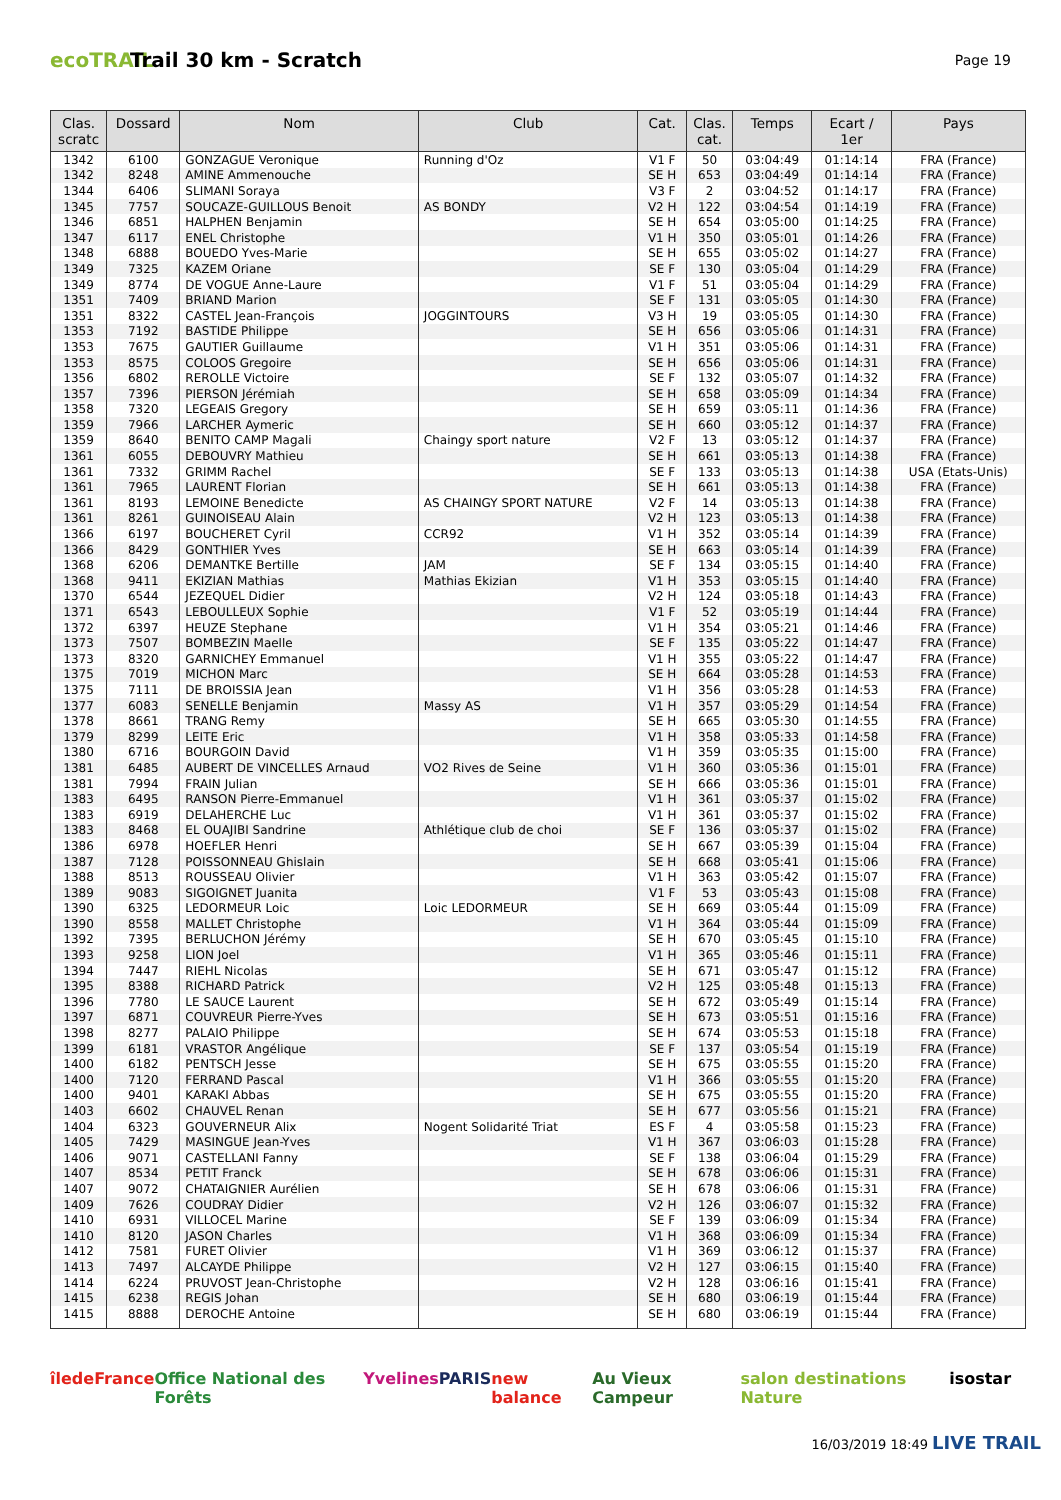ecoTRAIL
Trail 30 km - Scratch
Page 19
| Clas. scratc | Dossard | Nom | Club | Cat. | Clas. cat. | Temps | Ecart / 1er | Pays |
| --- | --- | --- | --- | --- | --- | --- | --- | --- |
| 1342 | 6100 | GONZAGUE Veronique | Running d'Oz | V1 F | 50 | 03:04:49 | 01:14:14 | FRA (France) |
| 1342 | 8248 | AMINE Ammenouche | | SE H | 653 | 03:04:49 | 01:14:14 | FRA (France) |
| 1344 | 6406 | SLIMANI Soraya | | V3 F | 2 | 03:04:52 | 01:14:17 | FRA (France) |
| 1345 | 7757 | SOUCAZE-GUILLOUS Benoit | AS BONDY | V2 H | 122 | 03:04:54 | 01:14:19 | FRA (France) |
| 1346 | 6851 | HALPHEN Benjamin | | SE H | 654 | 03:05:00 | 01:14:25 | FRA (France) |
| 1347 | 6117 | ENEL Christophe | | V1 H | 350 | 03:05:01 | 01:14:26 | FRA (France) |
| 1348 | 6888 | BOUEDO Yves-Marie | | SE H | 655 | 03:05:02 | 01:14:27 | FRA (France) |
| 1349 | 7325 | KAZEM Oriane | | SE F | 130 | 03:05:04 | 01:14:29 | FRA (France) |
| 1349 | 8774 | DE VOGUE Anne-Laure | | V1 F | 51 | 03:05:04 | 01:14:29 | FRA (France) |
| 1351 | 7409 | BRIAND Marion | | SE F | 131 | 03:05:05 | 01:14:30 | FRA (France) |
| 1351 | 8322 | CASTEL Jean-François | JOGGINTOURS | V3 H | 19 | 03:05:05 | 01:14:30 | FRA (France) |
| 1353 | 7192 | BASTIDE Philippe | | SE H | 656 | 03:05:06 | 01:14:31 | FRA (France) |
| 1353 | 7675 | GAUTIER Guillaume | | V1 H | 351 | 03:05:06 | 01:14:31 | FRA (France) |
| 1353 | 8575 | COLOOS Gregoire | | SE H | 656 | 03:05:06 | 01:14:31 | FRA (France) |
| 1356 | 6802 | REROLLE Victoire | | SE F | 132 | 03:05:07 | 01:14:32 | FRA (France) |
| 1357 | 7396 | PIERSON Jérémiah | | SE H | 658 | 03:05:09 | 01:14:34 | FRA (France) |
| 1358 | 7320 | LEGEAIS Gregory | | SE H | 659 | 03:05:11 | 01:14:36 | FRA (France) |
| 1359 | 7966 | LARCHER Aymeric | | SE H | 660 | 03:05:12 | 01:14:37 | FRA (France) |
| 1359 | 8640 | BENITO CAMP Magali | Chaingy sport nature | V2 F | 13 | 03:05:12 | 01:14:37 | FRA (France) |
| 1361 | 6055 | DEBOUVRY Mathieu | | SE H | 661 | 03:05:13 | 01:14:38 | FRA (France) |
| 1361 | 7332 | GRIMM Rachel | | SE F | 133 | 03:05:13 | 01:14:38 | USA (Etats-Unis) |
| 1361 | 7965 | LAURENT Florian | | SE H | 661 | 03:05:13 | 01:14:38 | FRA (France) |
| 1361 | 8193 | LEMOINE Benedicte | AS CHAINGY SPORT NATURE | V2 F | 14 | 03:05:13 | 01:14:38 | FRA (France) |
| 1361 | 8261 | GUINOISEAU Alain | | V2 H | 123 | 03:05:13 | 01:14:38 | FRA (France) |
| 1366 | 6197 | BOUCHERET Cyril | CCR92 | V1 H | 352 | 03:05:14 | 01:14:39 | FRA (France) |
| 1366 | 8429 | GONTHIER Yves | | SE H | 663 | 03:05:14 | 01:14:39 | FRA (France) |
| 1368 | 6206 | DEMANTKE Bertille | JAM | SE F | 134 | 03:05:15 | 01:14:40 | FRA (France) |
| 1368 | 9411 | EKIZIAN Mathias | Mathias Ekizian | V1 H | 353 | 03:05:15 | 01:14:40 | FRA (France) |
| 1370 | 6544 | JEZEQUEL Didier | | V2 H | 124 | 03:05:18 | 01:14:43 | FRA (France) |
| 1371 | 6543 | LEBOULLEUX Sophie | | V1 F | 52 | 03:05:19 | 01:14:44 | FRA (France) |
| 1372 | 6397 | HEUZE Stephane | | V1 H | 354 | 03:05:21 | 01:14:46 | FRA (France) |
| 1373 | 7507 | BOMBEZIN Maelle | | SE F | 135 | 03:05:22 | 01:14:47 | FRA (France) |
| 1373 | 8320 | GARNICHEY Emmanuel | | V1 H | 355 | 03:05:22 | 01:14:47 | FRA (France) |
| 1375 | 7019 | MICHON Marc | | SE H | 664 | 03:05:28 | 01:14:53 | FRA (France) |
| 1375 | 7111 | DE BROISSIA Jean | | V1 H | 356 | 03:05:28 | 01:14:53 | FRA (France) |
| 1377 | 6083 | SENELLE Benjamin | Massy AS | V1 H | 357 | 03:05:29 | 01:14:54 | FRA (France) |
| 1378 | 8661 | TRANG Remy | | SE H | 665 | 03:05:30 | 01:14:55 | FRA (France) |
| 1379 | 8299 | LEITE Eric | | V1 H | 358 | 03:05:33 | 01:14:58 | FRA (France) |
| 1380 | 6716 | BOURGOIN David | | V1 H | 359 | 03:05:35 | 01:15:00 | FRA (France) |
| 1381 | 6485 | AUBERT DE VINCELLES Arnaud | VO2 Rives de Seine | V1 H | 360 | 03:05:36 | 01:15:01 | FRA (France) |
| 1381 | 7994 | FRAIN Julian | | SE H | 666 | 03:05:36 | 01:15:01 | FRA (France) |
| 1383 | 6495 | RANSON Pierre-Emmanuel | | V1 H | 361 | 03:05:37 | 01:15:02 | FRA (France) |
| 1383 | 6919 | DELAHERCHE Luc | | V1 H | 361 | 03:05:37 | 01:15:02 | FRA (France) |
| 1383 | 8468 | EL OUAJIBI Sandrine | Athlétique club de choi | SE F | 136 | 03:05:37 | 01:15:02 | FRA (France) |
| 1386 | 6978 | HOEFLER Henri | | SE H | 667 | 03:05:39 | 01:15:04 | FRA (France) |
| 1387 | 7128 | POISSONNEAU Ghislain | | SE H | 668 | 03:05:41 | 01:15:06 | FRA (France) |
| 1388 | 8513 | ROUSSEAU Olivier | | V1 H | 363 | 03:05:42 | 01:15:07 | FRA (France) |
| 1389 | 9083 | SIGOIGNET Juanita | | V1 F | 53 | 03:05:43 | 01:15:08 | FRA (France) |
| 1390 | 6325 | LEDORMEUR Loic | Loic LEDORMEUR | SE H | 669 | 03:05:44 | 01:15:09 | FRA (France) |
| 1390 | 8558 | MALLET Christophe | | V1 H | 364 | 03:05:44 | 01:15:09 | FRA (France) |
| 1392 | 7395 | BERLUCHON Jérémy | | SE H | 670 | 03:05:45 | 01:15:10 | FRA (France) |
| 1393 | 9258 | LION Joel | | V1 H | 365 | 03:05:46 | 01:15:11 | FRA (France) |
| 1394 | 7447 | RIEHL Nicolas | | SE H | 671 | 03:05:47 | 01:15:12 | FRA (France) |
| 1395 | 8388 | RICHARD Patrick | | V2 H | 125 | 03:05:48 | 01:15:13 | FRA (France) |
| 1396 | 7780 | LE SAUCE Laurent | | SE H | 672 | 03:05:49 | 01:15:14 | FRA (France) |
| 1397 | 6871 | COUVREUR Pierre-Yves | | SE H | 673 | 03:05:51 | 01:15:16 | FRA (France) |
| 1398 | 8277 | PALAIO Philippe | | SE H | 674 | 03:05:53 | 01:15:18 | FRA (France) |
| 1399 | 6181 | VRASTOR Angélique | | SE F | 137 | 03:05:54 | 01:15:19 | FRA (France) |
| 1400 | 6182 | PENTSCH Jesse | | SE H | 675 | 03:05:55 | 01:15:20 | FRA (France) |
| 1400 | 7120 | FERRAND Pascal | | V1 H | 366 | 03:05:55 | 01:15:20 | FRA (France) |
| 1400 | 9401 | KARAKI Abbas | | SE H | 675 | 03:05:55 | 01:15:20 | FRA (France) |
| 1403 | 6602 | CHAUVEL Renan | | SE H | 677 | 03:05:56 | 01:15:21 | FRA (France) |
| 1404 | 6323 | GOUVERNEUR Alix | Nogent Solidarité Triat | ES F | 4 | 03:05:58 | 01:15:23 | FRA (France) |
| 1405 | 7429 | MASINGUE Jean-Yves | | V1 H | 367 | 03:06:03 | 01:15:28 | FRA (France) |
| 1406 | 9071 | CASTELLANI Fanny | | SE F | 138 | 03:06:04 | 01:15:29 | FRA (France) |
| 1407 | 8534 | PETIT Franck | | SE H | 678 | 03:06:06 | 01:15:31 | FRA (France) |
| 1407 | 9072 | CHATAIGNIER Aurélien | | SE H | 678 | 03:06:06 | 01:15:31 | FRA (France) |
| 1409 | 7626 | COUDRAY Didier | | V2 H | 126 | 03:06:07 | 01:15:32 | FRA (France) |
| 1410 | 6931 | VILLOCEL Marine | | SE F | 139 | 03:06:09 | 01:15:34 | FRA (France) |
| 1410 | 8120 | JASON Charles | | V1 H | 368 | 03:06:09 | 01:15:34 | FRA (France) |
| 1412 | 7581 | FURET Olivier | | V1 H | 369 | 03:06:12 | 01:15:37 | FRA (France) |
| 1413 | 7497 | ALCAYDE Philippe | | V2 H | 127 | 03:06:15 | 01:15:40 | FRA (France) |
| 1414 | 6224 | PRUVOST Jean-Christophe | | V2 H | 128 | 03:06:16 | 01:15:41 | FRA (France) |
| 1415 | 6238 | REGIS Johan | | SE H | 680 | 03:06:19 | 01:15:44 | FRA (France) |
| 1415 | 8888 | DEROCHE Antoine | | SE H | 680 | 03:06:19 | 01:15:44 | FRA (France) |
îledeFrance Office National des Forêts Yvelines PARIS new balance Au Vieux Campeur salon destinations Nature isostar
16/03/2019 18:49 LIVE TRAIL